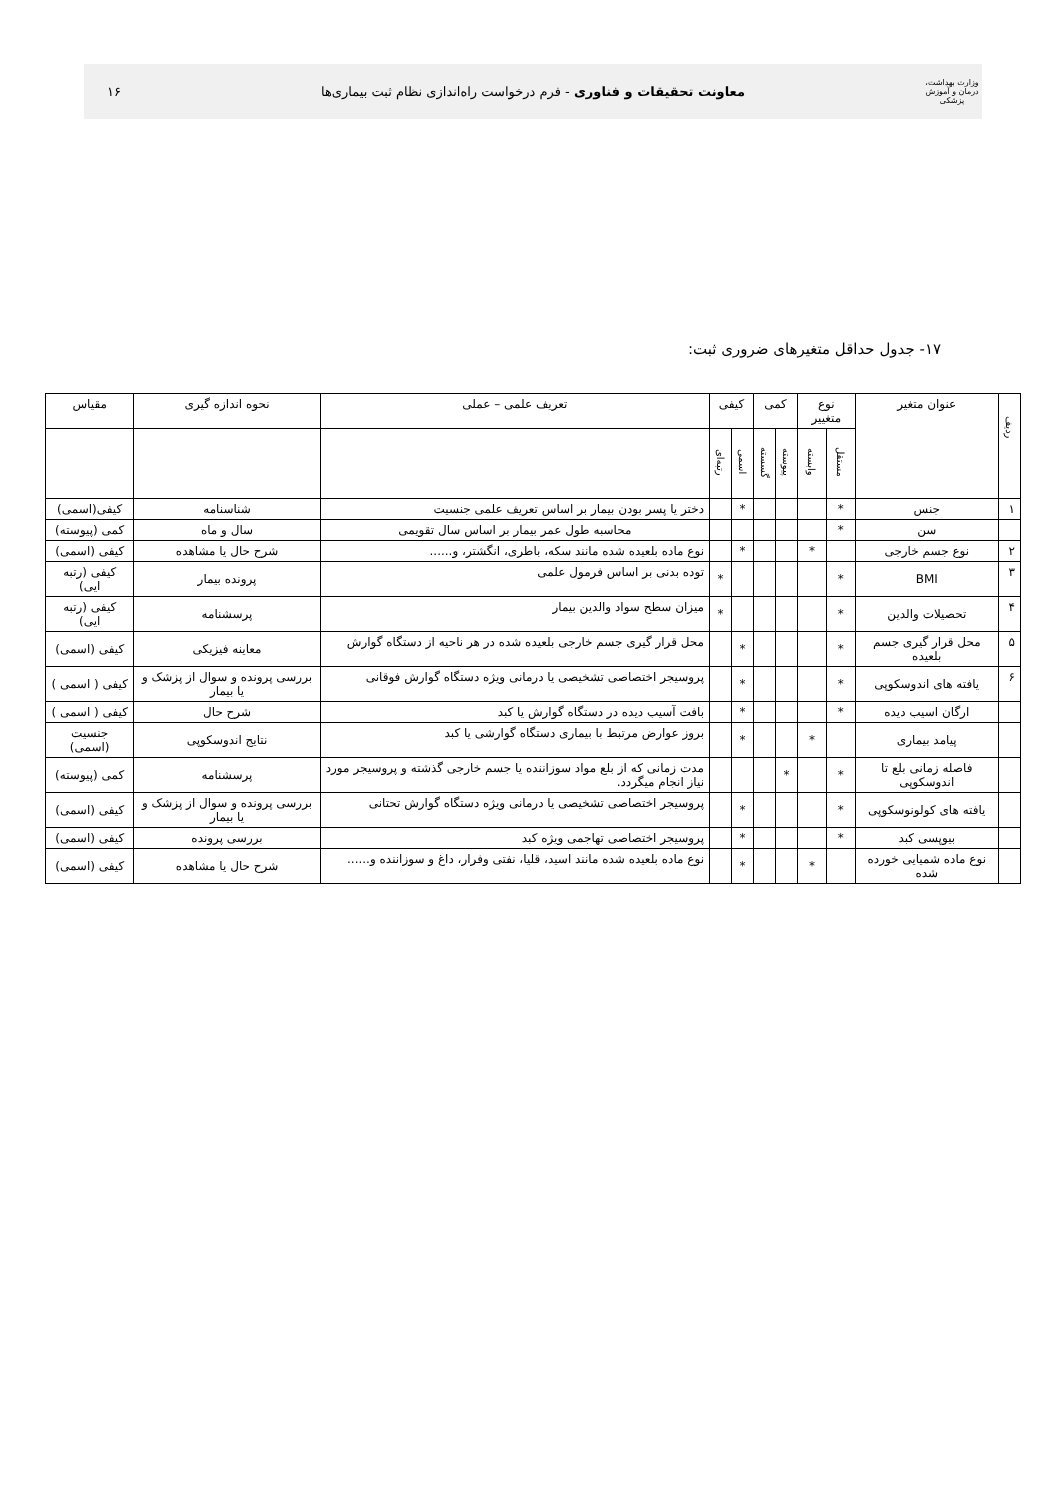وزارت بهداشت، درمان و آموزش پزشکی
معاونت تحقیقات و فناوری - فرم درخواست راه‌اندازی نظام ثبت بیماری‌ها
۱۶
۱۷- جدول حداقل متغیرهای ضروری ثبت:
| ردیف | عنوان متغیر | نوع متغییر | | کمی | | کیفی | | تعریف علمی – عملی | نحوه اندازه گیری | مقیاس |
| --- | --- | --- | --- | --- | --- | --- | --- | --- | --- | --- |
| | | مستقل | وابسته | پیوسته | گسسته | اسمی | رتبه‌ای | | | |
| ۱ | جنس | * | | | | * | | دختر یا پسر بودن بیمار بر اساس تعریف علمی جنسیت | شناسنامه | کیفی(اسمی) |
| | سن | * | | | | | | محاسبه طول عمر بیمار بر اساس سال تقویمی | سال و ماه | کمی (پیوسته) |
| ۲ | نوع جسم خارجی | | * | | | * | | نوع ماده بلعیده شده مانند سکه، باطری، انگشتر، و...... | شرح حال یا مشاهده | کیفی (اسمی) |
| ۳ | BMI | * | | | | | * | توده بدنی بر اساس فرمول علمی | پرونده بیمار | کیفی (رتبه ایی) |
| ۴ | تحصیلات والدین | * | | | | | * | میزان سطح سواد والدین بیمار | پرسشنامه | کیفی (رتبه ایی) |
| ۵ | محل قرار گیری جسم بلعیده | * | | | | * | | محل قرار گیری جسم خارجی بلعیده شده در هر ناحیه از دستگاه گوارش | معاینه فیزیکی | کیفی (اسمی) |
| ۶ | یافته های اندوسکوپی | * | | | | * | | پروسیجر اختصاصی تشخیصی یا درمانی ویژه دستگاه گوارش فوقانی | بررسی پرونده و سوال از پزشک و یا بیمار | کیفی ( اسمی ) |
| | ارگان اسیب دیده | * | | | | * | | بافت آسیب دیده در دستگاه گوارش یا کبد | شرح حال | کیفی ( اسمی ) |
| | پیامد بیماری | | * | | | * | | بروز عوارض مرتبط با بیماری دستگاه گوارشی یا کبد | نتایج اندوسکوپی | جنسیت (اسمی) |
| | فاصله زمانی بلع تا اندوسکوپی | * | | * | | | | مدت زمانی که از بلع مواد سوزاننده یا جسم خارجی گذشته و پروسیجر مورد نیاز انجام میگردد. | پرسشنامه | کمی (پیوسته) |
| | یافته های کولونوسکوپی | * | | | | * | | پروسیجر اختصاصی تشخیصی یا درمانی ویژه دستگاه گوارش تحتانی | بررسی پرونده و سوال از پزشک و یا بیمار | کیفی (اسمی) |
| | بیوپسی کبد | * | | | | * | | پروسیجر اختصاصی تهاجمی ویژه کبد | بررسی پرونده | کیفی (اسمی) |
| | نوع ماده شمیایی خورده شده | | * | | | * | | نوع ماده بلعیده شده مانند اسید، قلیا، نفتی وفرار، داغ و سوزاننده و...... | شرح حال یا مشاهده | کیفی (اسمی) |